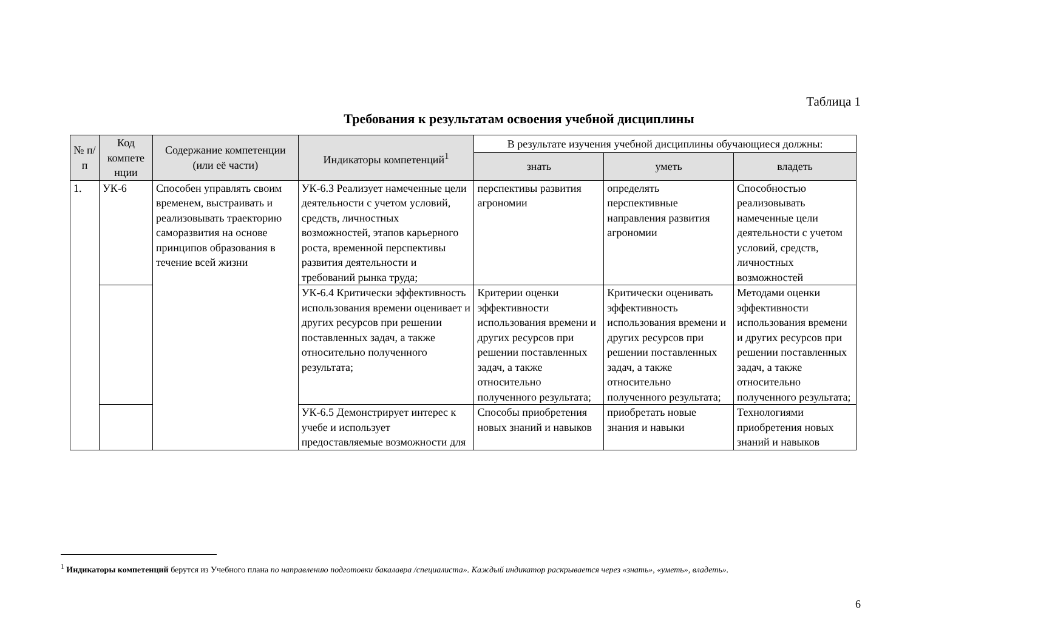Таблица 1
Требования к результатам освоения учебной дисциплины
| № п/п | Код компете нции | Содержание компетенции (или её части) | Индикаторы компетенций<sup>1</sup> | В результате изучения учебной дисциплины обучающиеся должны: | | |
| --- | --- | --- | --- | --- | --- | --- |
| | | | | знать | уметь | владеть |
| 1. | УК-6 | Способен управлять своим временем, выстраивать и реализовывать траекторию саморазвития на основе принципов образования в течение всей жизни | УК-6.3 Реализует намеченные цели деятельности с учетом условий, средств, личностных возможностей, этапов карьерного роста, временной перспективы развития деятельности и требований рынка труда; | перспективы развития агрономии | определять перспективные направления развития агрономии | Способностью реализовывать намеченные цели деятельности с учетом условий, средств, личностных возможностей |
| | | | УК-6.4 Критически эффективность использования времени оценивает и других ресурсов при решении поставленных задач, а также относительно полученного результата; | Критерии оценки эффективности использования времени и других ресурсов при решении поставленных задач, а также относительно полученного результата; | Критически оценивать эффективность использования времени и других ресурсов при решении поставленных задач, а также относительно полученного результата; | Методами оценки эффективности использования времени и других ресурсов при решении поставленных задач, а также относительно полученного результата; |
| | | | УК-6.5 Демонстрирует интерес к учебе и использует предоставляемые возможности для | Способы приобретения новых знаний и навыков | приобретать новые знания и навыки | Технологиями приобретения новых знаний и навыков |
<sup>1</sup> Индикаторы компетенций берутся из Учебного плана по направлению подготовки бакалавра /специалиста». Каждый индикатор раскрывается через «знать», «уметь», владеть».
6